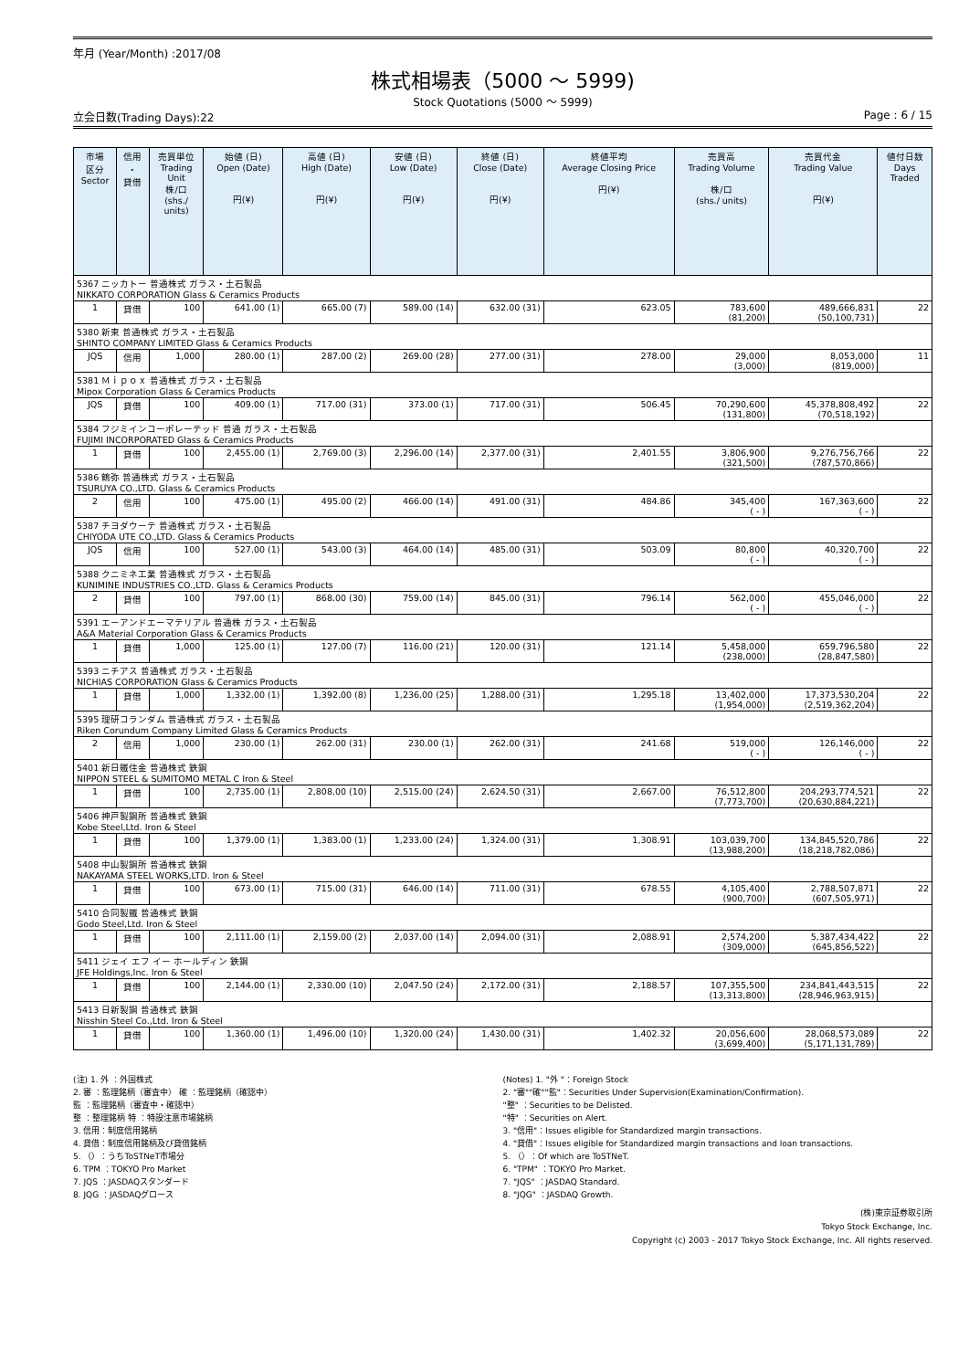年月 (Year/Month) :2017/08
株式相場表（5000 ～ 5999)
Stock Quotations (5000 ～ 5999)
立会日数(Trading Days):22 Page : 6 / 15
| 市場 区分 Sector | 信用 ・ 貸借 | 売買単位 Trading Unit 株/口 (shs./ units) | 始値 (日) Open (Date) 円(¥) | 高値 (日) High (Date) 円(¥) | 安値 (日) Low (Date) 円(¥) | 終値 (日) Close (Date) 円(¥) | 終値平均 Average Closing Price 円(¥) | 売買高 Trading Volume 株/口 (shs./ units) | 売買代金 Trading Value 円(¥) | 値付日数 Days Traded |
| --- | --- | --- | --- | --- | --- | --- | --- | --- | --- | --- |
| 5367 ニッカトー 普通株式 ガラス・土石製品 NIKKATO CORPORATION Glass & Ceramics Products | | | | | | | | | | |
| 1 | 貸借 | 100 | 641.00 (1) | 665.00 (7) | 589.00 (14) | 632.00 (31) | 623.05 | 783,600 (81,200) | 489,666,831 (50,100,731) | 22 |
| 5380 新東 普通株式 ガラス・土石製品 SHINTO COMPANY LIMITED Glass & Ceramics Products | | | | | | | | | | |
| JQS | 信用 | 1,000 | 280.00 (1) | 287.00 (2) | 269.00 (28) | 277.00 (31) | 278.00 | 29,000 (3,000) | 8,053,000 (819,000) | 11 |
| 5381 Ｍｉｐｏｘ 普通株式 ガラス・土石製品 Mipox Corporation Glass & Ceramics Products | | | | | | | | | | |
| JQS | 貸借 | 100 | 409.00 (1) | 717.00 (31) | 373.00 (1) | 717.00 (31) | 506.45 | 70,290,600 (131,800) | 45,378,808,492 (70,518,192) | 22 |
| 5384 フジミインコーポレーテッド 普通 ガラス・土石製品 FUJIMI INCORPORATED Glass & Ceramics Products | | | | | | | | | | |
| 1 | 貸借 | 100 | 2,455.00 (1) | 2,769.00 (3) | 2,296.00 (14) | 2,377.00 (31) | 2,401.55 | 3,806,900 (321,500) | 9,276,756,766 (787,570,866) | 22 |
| 5386 鶴弥 普通株式 ガラス・土石製品 TSURUYA CO.,LTD. Glass & Ceramics Products | | | | | | | | | | |
| 2 | 信用 | 100 | 475.00 (1) | 495.00 (2) | 466.00 (14) | 491.00 (31) | 484.86 | 345,400 ( - ) | 167,363,600 ( - ) | 22 |
| 5387 チヨダウーテ 普通株式 ガラス・土石製品 CHIYODA UTE CO.,LTD. Glass & Ceramics Products | | | | | | | | | | |
| JQS | 信用 | 100 | 527.00 (1) | 543.00 (3) | 464.00 (14) | 485.00 (31) | 503.09 | 80,800 ( - ) | 40,320,700 ( - ) | 22 |
| 5388 クニミネ工業 普通株式 ガラス・土石製品 KUNIMINE INDUSTRIES CO.,LTD. Glass & Ceramics Products | | | | | | | | | | |
| 2 | 貸借 | 100 | 797.00 (1) | 868.00 (30) | 759.00 (14) | 845.00 (31) | 796.14 | 562,000 ( - ) | 455,046,000 ( - ) | 22 |
| 5391 エーアンドエーマテリアル 普通株 ガラス・土石製品 A&A Material Corporation Glass & Ceramics Products | | | | | | | | | | |
| 1 | 貸借 | 1,000 | 125.00 (1) | 127.00 (7) | 116.00 (21) | 120.00 (31) | 121.14 | 5,458,000 (238,000) | 659,796,580 (28,847,580) | 22 |
| 5393 ニチアス 普通株式 ガラス・土石製品 NICHIAS CORPORATION Glass & Ceramics Products | | | | | | | | | | |
| 1 | 貸借 | 1,000 | 1,332.00 (1) | 1,392.00 (8) | 1,236.00 (25) | 1,288.00 (31) | 1,295.18 | 13,402,000 (1,954,000) | 17,373,530,204 (2,519,362,204) | 22 |
| 5395 理研コランダム 普通株式 ガラス・土石製品 Riken Corundum Company Limited Glass & Ceramics Products | | | | | | | | | | |
| 2 | 信用 | 1,000 | 230.00 (1) | 262.00 (31) | 230.00 (1) | 262.00 (31) | 241.68 | 519,000 ( - ) | 126,146,000 ( - ) | 22 |
| 5401 新日鐵住金 普通株式 鉄鋼 NIPPON STEEL & SUMITOMO METAL C Iron & Steel | | | | | | | | | | |
| 1 | 貸借 | 100 | 2,735.00 (1) | 2,808.00 (10) | 2,515.00 (24) | 2,624.50 (31) | 2,667.00 | 76,512,800 (7,773,700) | 204,293,774,521 (20,630,884,221) | 22 |
| 5406 神戸製鋼所 普通株式 鉄鋼 Kobe Steel,Ltd. Iron & Steel | | | | | | | | | | |
| 1 | 貸借 | 100 | 1,379.00 (1) | 1,383.00 (1) | 1,233.00 (24) | 1,324.00 (31) | 1,308.91 | 103,039,700 (13,988,200) | 134,845,520,786 (18,218,782,086) | 22 |
| 5408 中山製鋼所 普通株式 鉄鋼 NAKAYAMA STEEL WORKS,LTD. Iron & Steel | | | | | | | | | | |
| 1 | 貸借 | 100 | 673.00 (1) | 715.00 (31) | 646.00 (14) | 711.00 (31) | 678.55 | 4,105,400 (900,700) | 2,788,507,871 (607,505,971) | 22 |
| 5410 合同製鐵 普通株式 鉄鋼 Godo Steel,Ltd. Iron & Steel | | | | | | | | | | |
| 1 | 貸借 | 100 | 2,111.00 (1) | 2,159.00 (2) | 2,037.00 (14) | 2,094.00 (31) | 2,088.91 | 2,574,200 (309,000) | 5,387,434,422 (645,856,522) | 22 |
| 5411 ジェイ エフ イー ホールディン 鉄鋼 JFE Holdings,Inc. Iron & Steel | | | | | | | | | | |
| 1 | 貸借 | 100 | 2,144.00 (1) | 2,330.00 (10) | 2,047.50 (24) | 2,172.00 (31) | 2,188.57 | 107,355,500 (13,313,800) | 234,841,443,515 (28,946,963,915) | 22 |
| 5413 日新製鋼 普通株式 鉄鋼 Nisshin Steel Co.,Ltd. Iron & Steel | | | | | | | | | | |
| 1 | 貸借 | 100 | 1,360.00 (1) | 1,496.00 (10) | 1,320.00 (24) | 1,430.00 (31) | 1,402.32 | 20,056,600 (3,699,400) | 28,068,573,089 (5,171,131,789) | 22 |
(注) 1. 外 ：外国株式
2. 審 ：監理銘柄（審査中） 確 ：監理銘柄（確認中）
監 ：監理銘柄（審査中・確認中）
整 ：整理銘柄 特 ：特設注意市場銘柄
3. 信用：制度信用銘柄
4. 貸借：制度信用銘柄及び貸借銘柄
5. （）：うちToSTNeT市場分
6. TPM ：TOKYO Pro Market
7. JQS ：JASDAQスタンダード
8. JQG ：JASDAQグロース
(Notes) 1. "外 "：Foreign Stock
2. "審""確""監"：Securities Under Supervision(Examination/Confirmation).
"整" ：Securities to be Delisted.
"特" ：Securities on Alert.
3. "信用"：Issues eligible for Standardized margin transactions.
4. "貸借"：Issues eligible for Standardized margin transactions and loan transactions.
5. （）：Of which are ToSTNeT.
6. "TPM" ：TOKYO Pro Market.
7. "JQS" ：JASDAQ Standard.
8. "JQG" ：JASDAQ Growth.
(株)東京証券取引所
Tokyo Stock Exchange, Inc.
Copyright (c) 2003 - 2017 Tokyo Stock Exchange, Inc. All rights reserved.